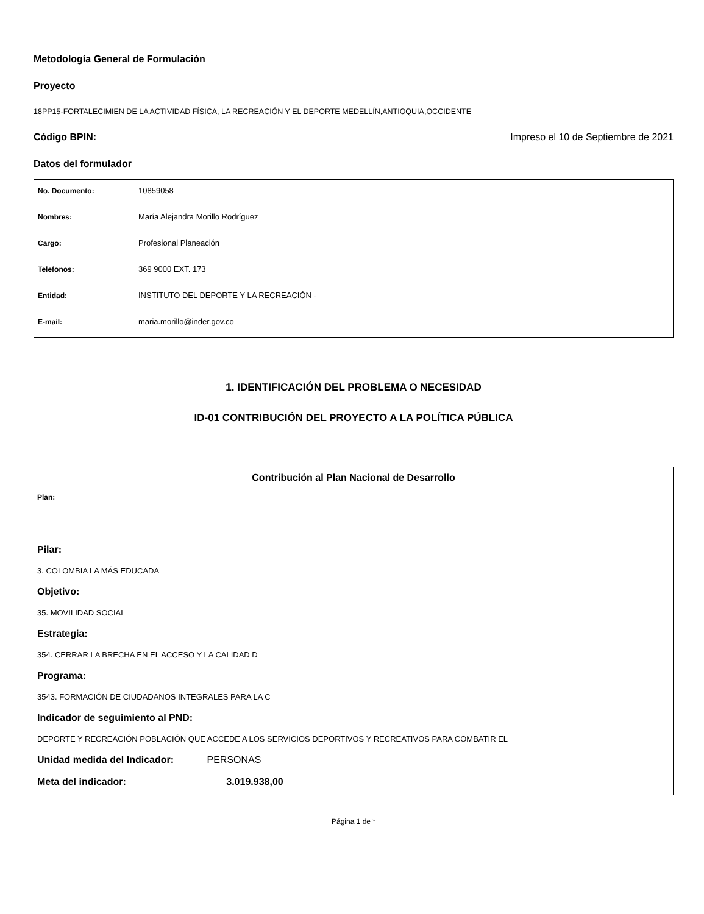Metodología General de Formulación
Proyecto
18PP15-FORTALECIMIEN DE LA ACTIVIDAD FÍSICA, LA RECREACIÓN Y EL DEPORTE MEDELLÍN,ANTIOQUIA,OCCIDENTE
Código BPIN: Impreso el 10 de Septiembre de 2021
Datos del formulador
| No. Documento: | 10859058 |
| Nombres: | María Alejandra Morillo Rodríguez |
| Cargo: | Profesional Planeación |
| Telefonos: | 369 9000 EXT. 173 |
| Entidad: | INSTITUTO DEL DEPORTE Y LA RECREACIÓN - |
| E-mail: | maria.morillo@inder.gov.co |
1. IDENTIFICACIÓN DEL PROBLEMA O NECESIDAD
ID-01 CONTRIBUCIÓN DEL PROYECTO A LA POLÍTICA PÚBLICA
Contribución al Plan Nacional de Desarrollo
Plan:
Pilar:
3. COLOMBIA LA MÁS EDUCADA
Objetivo:
35. MOVILIDAD SOCIAL
Estrategia:
354. CERRAR LA BRECHA EN EL ACCESO Y LA CALIDAD D
Programa:
3543. FORMACIÓN DE CIUDADANOS INTEGRALES PARA LA C
Indicador de seguimiento al PND:
DEPORTE Y RECREACIÓN POBLACIÓN QUE ACCEDE A LOS SERVICIOS DEPORTIVOS Y RECREATIVOS PARA COMBATIR EL
Unidad medida del Indicador: PERSONAS
Meta del indicador: 3.019.938,00
Página 1 de *